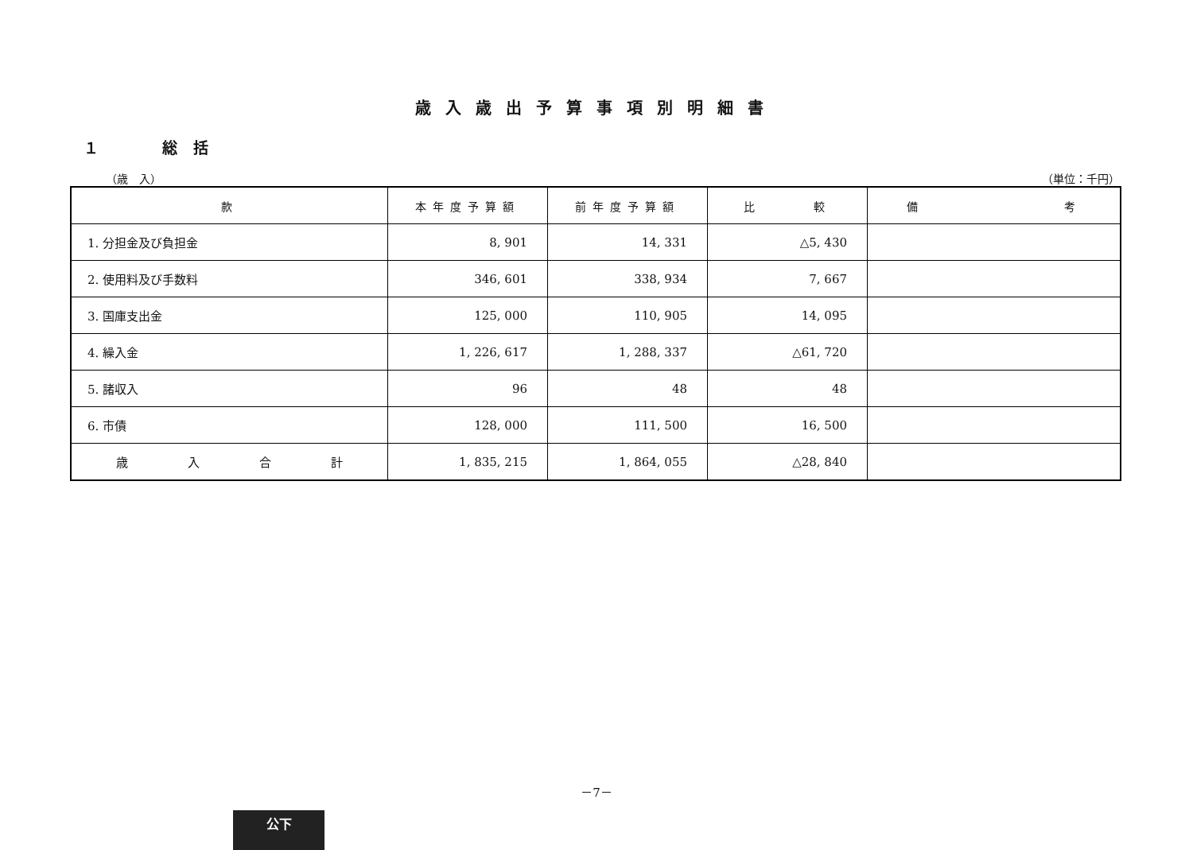歳入歳出予算事項別明細書
１ 総括
（歳　入） （単位：千円）
| 款 | 本年度予算額 | 前年度予算額 | 比 較 | 備 考 |
| --- | --- | --- | --- | --- |
| 1. 分担金及び負担金 | 8, 901 | 14, 331 | △5, 430 | |
| 2. 使用料及び手数料 | 346, 601 | 338, 934 | 7, 667 | |
| 3. 国庫支出金 | 125, 000 | 110, 905 | 14, 095 | |
| 4. 繰入金 | 1, 226, 617 | 1, 288, 337 | △61, 720 | |
| 5. 諸収入 | 96 | 48 | 48 | |
| 6. 市債 | 128, 000 | 111, 500 | 16, 500 | |
| 歳 入 合 計 | 1, 835, 215 | 1, 864, 055 | △28, 840 | |
－7－
公下